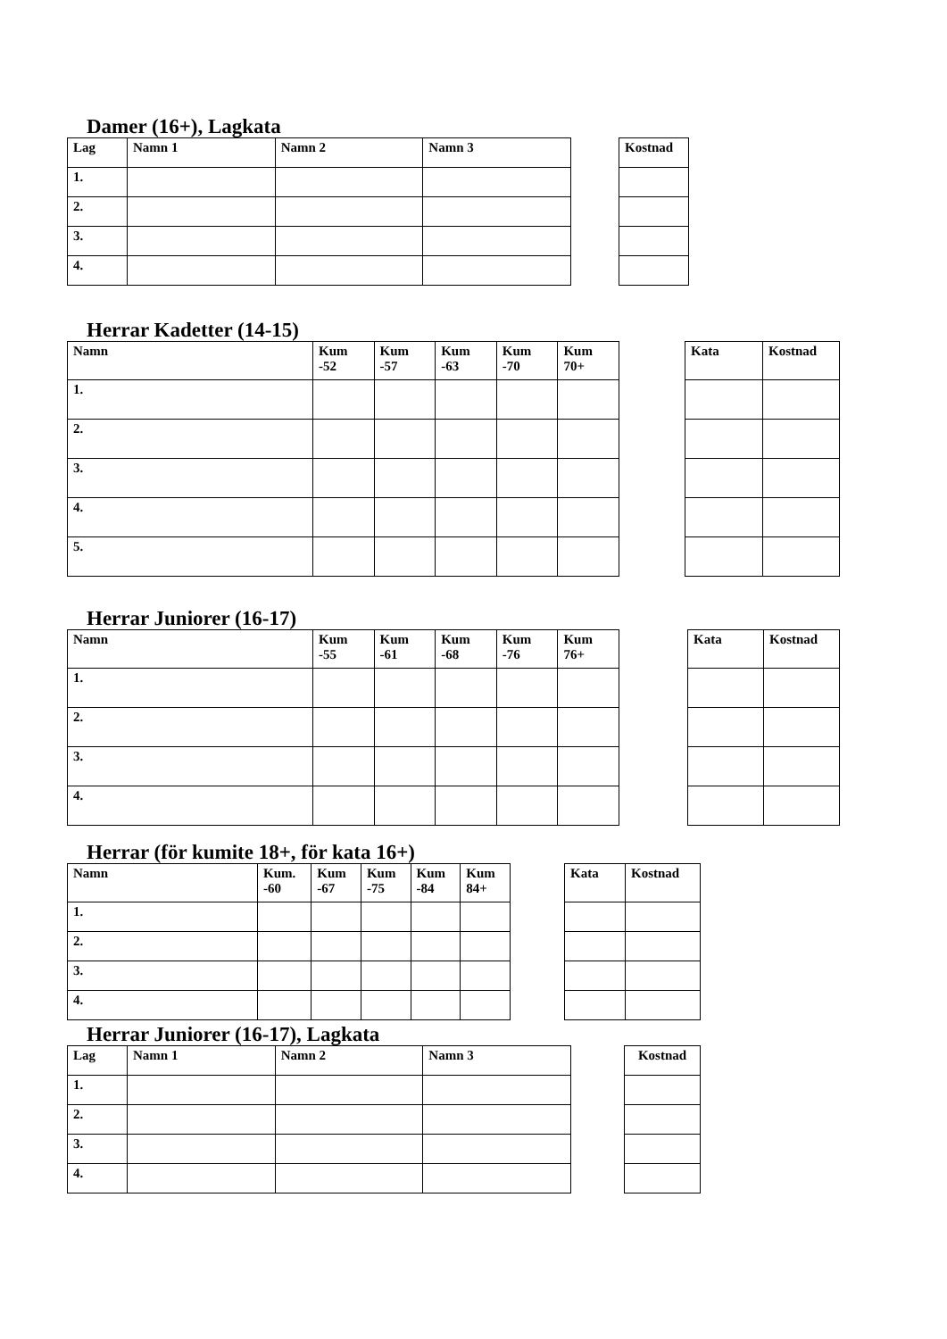Damer (16+), Lagkata
| Lag | Namn 1 | Namn 2 | Namn 3 |
| --- | --- | --- | --- |
| 1. | | | |
| 2. | | | |
| 3. | | | |
| 4. | | | |
| Kostnad |
| --- |
Herrar Kadetter (14-15)
| Namn | Kum -52 | Kum -57 | Kum -63 | Kum -70 | Kum 70+ |
| --- | --- | --- | --- | --- | --- |
| 1. | | | | | |
| 2. | | | | | |
| 3. | | | | | |
| 4. | | | | | |
| 5. | | | | | |
| Kata | Kostnad |
| --- | --- |
Herrar Juniorer (16-17)
| Namn | Kum -55 | Kum -61 | Kum -68 | Kum -76 | Kum 76+ |
| --- | --- | --- | --- | --- | --- |
| 1. | | | | | |
| 2. | | | | | |
| 3. | | | | | |
| 4. | | | | | |
| Kata | Kostnad |
| --- | --- |
Herrar (för kumite 18+, för kata 16+)
| Namn | Kum. -60 | Kum -67 | Kum -75 | Kum -84 | Kum 84+ |
| --- | --- | --- | --- | --- | --- |
| 1. | | | | | |
| 2. | | | | | |
| 3. | | | | | |
| 4. | | | | | |
| Kata | Kostnad |
| --- | --- |
Herrar Juniorer (16-17), Lagkata
| Lag | Namn 1 | Namn 2 | Namn 3 |
| --- | --- | --- | --- |
| 1. | | | |
| 2. | | | |
| 3. | | | |
| 4. | | | |
| Kostnad |
| --- |